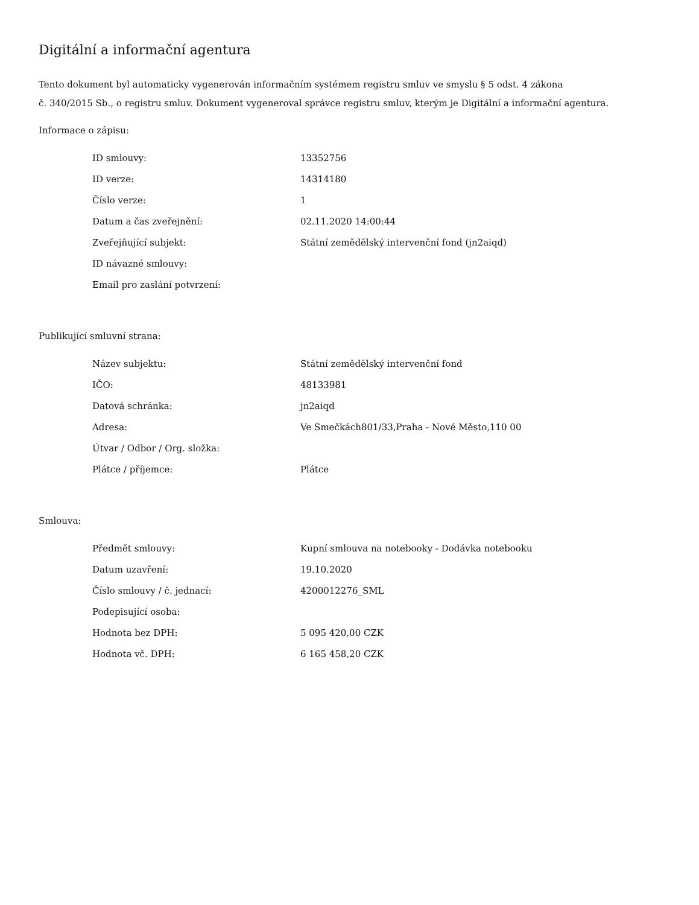Digitální a informační agentura
Tento dokument byl automaticky vygenerován informačním systémem registru smluv ve smyslu § 5 odst. 4 zákona
č. 340/2015 Sb., o registru smluv. Dokument vygeneroval správce registru smluv, kterým je Digitální a informační agentura.
Informace o zápisu:
| ID smlouvy: | 13352756 |
| ID verze: | 14314180 |
| Číslo verze: | 1 |
| Datum a čas zveřejnění: | 02.11.2020 14:00:44 |
| Zveřejňující subjekt: | Státní zemědělský intervenční fond (jn2aiqd) |
| ID návazné smlouvy: | |
| Email pro zaslání potvrzení: | |
Publikující smluvní strana:
| Název subjektu: | Státní zemědělský intervenční fond |
| IČO: | 48133981 |
| Datová schránka: | jn2aiqd |
| Adresa: | Ve Smečkách801/33,Praha - Nové Město,110 00 |
| Útvar / Odbor / Org. složka: | |
| Plátce / příjemce: | Plátce |
Smlouva:
| Předmět smlouvy: | Kupní smlouva na notebooky - Dodávka notebooku |
| Datum uzavření: | 19.10.2020 |
| Číslo smlouvy / č. jednací: | 4200012276_SML |
| Podepisující osoba: | |
| Hodnota bez DPH: | 5 095 420,00 CZK |
| Hodnota vč. DPH: | 6 165 458,20 CZK |